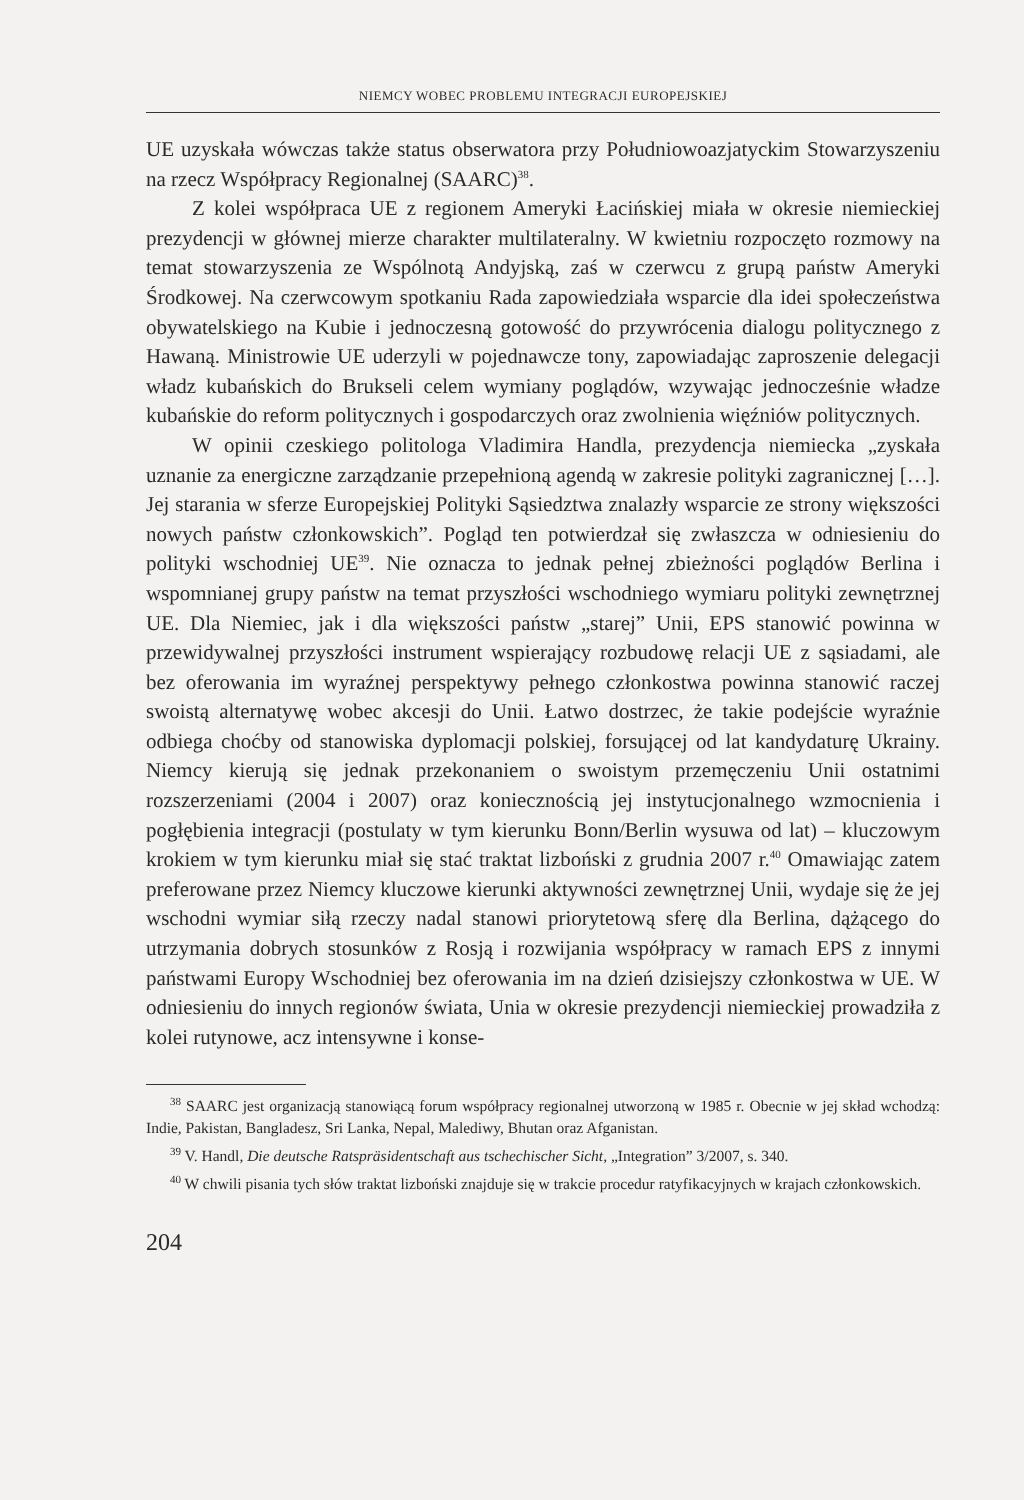NIEMCY WOBEC PROBLEMU INTEGRACJI EUROPEJSKIEJ
UE uzyskała wówczas także status obserwatora przy Południowoazjatyckim Stowarzyszeniu na rzecz Współpracy Regionalnej (SAARC)<sup>38</sup>.
Z kolei współpraca UE z regionem Ameryki Łacińskiej miała w okresie niemieckiej prezydencji w głównej mierze charakter multilateralny. W kwietniu rozpoczęto rozmowy na temat stowarzyszenia ze Wspólnotą Andyjską, zaś w czerwcu z grupą państw Ameryki Środkowej. Na czerwcowym spotkaniu Rada zapowiedziała wsparcie dla idei społeczeństwa obywatelskiego na Kubie i jednoczesną gotowość do przywrócenia dialogu politycznego z Hawaną. Ministrowie UE uderzyli w pojednawcze tony, zapowiadając zaproszenie delegacji władz kubańskich do Brukseli celem wymiany poglądów, wzywając jednocześnie władze kubańskie do reform politycznych i gospodarczych oraz zwolnienia więźniów politycznych.
W opinii czeskiego politologa Vladimira Handla, prezydencja niemiecka „zyskała uznanie za energiczne zarządzanie przepełnioną agendą w zakresie polityki zagranicznej […]. Jej starania w sferze Europejskiej Polityki Sąsiedztwa znalazły wsparcie ze strony większości nowych państw członkowskich”. Pogląd ten potwierdzał się zwłaszcza w odniesieniu do polityki wschodniej UE<sup>39</sup>. Nie oznacza to jednak pełnej zbieżności poglądów Berlina i wspomnianej grupy państw na temat przyszłości wschodniego wymiaru polityki zewnętrznej UE. Dla Niemiec, jak i dla większości państw „starej” Unii, EPS stanowić powinna w przewidywalnej przyszłości instrument wspierający rozbudowę relacji UE z sąsiadami, ale bez oferowania im wyraźnej perspektywy pełnego członkostwa powinna stanowić raczej swoistą alternatywę wobec akcesji do Unii. Łatwo dostrzec, że takie podejście wyraźnie odbiega choćby od stanowiska dyplomacji polskiej, forsującej od lat kandydaturę Ukrainy. Niemcy kierują się jednak przekonaniem o swoistym przemęczeniu Unii ostatnimi rozszerzeniami (2004 i 2007) oraz koniecznością jej instytucjonalnego wzmocnienia i pogłębienia integracji (postulaty w tym kierunku Bonn/Berlin wysuwa od lat) – kluczowym krokiem w tym kierunku miał się stać traktat lizboński z grudnia 2007 r.<sup>40</sup> Omawiając zatem preferowane przez Niemcy kluczowe kierunki aktywności zewnętrznej Unii, wydaje się że jej wschodni wymiar siłą rzeczy nadal stanowi priorytetową sferę dla Berlina, dążącego do utrzymania dobrych stosunków z Rosją i rozwijania współpracy w ramach EPS z innymi państwami Europy Wschodniej bez oferowania im na dzień dzisiejszy członkostwa w UE. W odniesieniu do innych regionów świata, Unia w okresie prezydencji niemieckiej prowadziła z kolei rutynowe, acz intensywne i konse-
<sup>38</sup> SAARC jest organizacją stanowiącą forum współpracy regionalnej utworzoną w 1985 r. Obecnie w jej skład wchodzą: Indie, Pakistan, Bangladesz, Sri Lanka, Nepal, Malediwy, Bhutan oraz Afganistan.
<sup>39</sup> V. Handl, Die deutsche Ratspräsidentschaft aus tschechischer Sicht, „Integration” 3/2007, s. 340.
<sup>40</sup> W chwili pisania tych słów traktat lizboński znajduje się w trakcie procedur ratyfikacyjnych w krajach członkowskich.
204